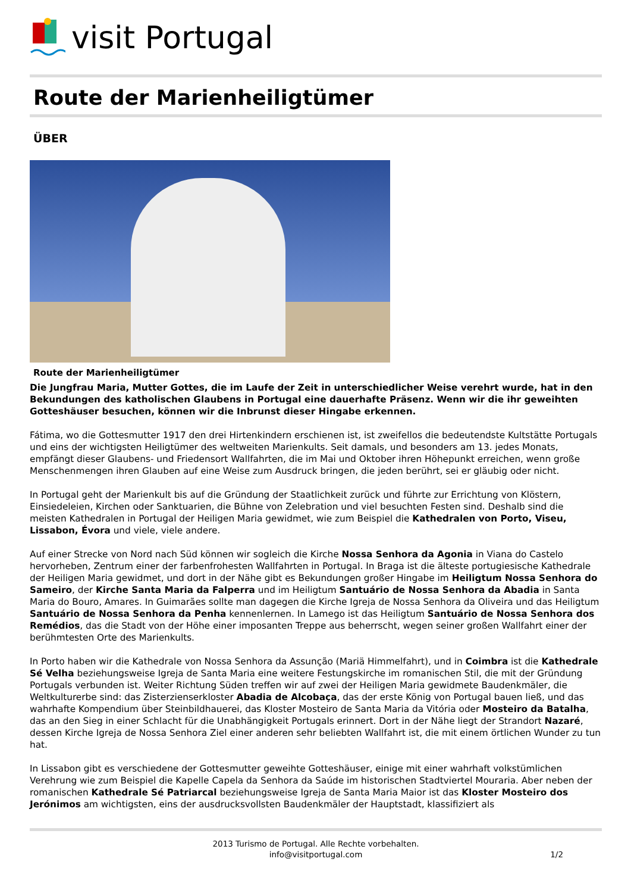visit Portugal
Route der Marienheiligtümer
ÜBER
Route der Marienheiligtümer
Die Jungfrau Maria, Mutter Gottes, die im Laufe der Zeit in unterschiedlicher Weise verehrt wurde, hat in den Bekundungen des katholischen Glaubens in Portugal eine dauerhafte Präsenz. Wenn wir die ihr geweihten Gotteshäuser besuchen, können wir die Inbrunst dieser Hingabe erkennen.
Fátima, wo die Gottesmutter 1917 den drei Hirtenkindern erschienen ist, ist zweifellos die bedeutendste Kultstätte Portugals und eins der wichtigsten Heiligtümer des weltweiten Marienkults. Seit damals, und besonders am 13. jedes Monats, empfängt dieser Glaubens- und Friedensort Wallfahrten, die im Mai und Oktober ihren Höhepunkt erreichen, wenn große Menschenmengen ihren Glauben auf eine Weise zum Ausdruck bringen, die jeden berührt, sei er gläubig oder nicht.
In Portugal geht der Marienkult bis auf die Gründung der Staatlichkeit zurück und führte zur Errichtung von Klöstern, Einsiedeleien, Kirchen oder Sanktuarien, die Bühne von Zelebration und viel besuchten Festen sind. Deshalb sind die meisten Kathedralen in Portugal der Heiligen Maria gewidmet, wie zum Beispiel die Kathedralen von Porto, Viseu, Lissabon, Évora und viele, viele andere.
Auf einer Strecke von Nord nach Süd können wir sogleich die Kirche Nossa Senhora da Agonia in Viana do Castelo hervorheben, Zentrum einer der farbenfrohesten Wallfahrten in Portugal. In Braga ist die älteste portugiesische Kathedrale der Heiligen Maria gewidmet, und dort in der Nähe gibt es Bekundungen großer Hingabe im Heiligtum Nossa Senhora do Sameiro, der Kirche Santa Maria da Falperra und im Heiligtum Santuário de Nossa Senhora da Abadia in Santa Maria do Bouro, Amares. In Guimarães sollte man dagegen die Kirche Igreja de Nossa Senhora da Oliveira und das Heiligtum Santuário de Nossa Senhora da Penha kennenlernen. In Lamego ist das Heiligtum Santuário de Nossa Senhora dos Remédios, das die Stadt von der Höhe einer imposanten Treppe aus beherrscht, wegen seiner großen Wallfahrt einer der berühmtesten Orte des Marienkults.
In Porto haben wir die Kathedrale von Nossa Senhora da Assunção (Mariä Himmelfahrt), und in Coimbra ist die Kathedrale Sé Velha beziehungsweise Igreja de Santa Maria eine weitere Festungskirche im romanischen Stil, die mit der Gründung Portugals verbunden ist. Weiter Richtung Süden treffen wir auf zwei der Heiligen Maria gewidmete Baudenkmäler, die Weltkulturerbe sind: das Zisterzienserkloster Abadia de Alcobaça, das der erste König von Portugal bauen ließ, und das wahrhafte Kompendium über Steinbildhauerei, das Kloster Mosteiro de Santa Maria da Vitória oder Mosteiro da Batalha, das an den Sieg in einer Schlacht für die Unabhängigkeit Portugals erinnert. Dort in der Nähe liegt der Strandort Nazaré, dessen Kirche Igreja de Nossa Senhora Ziel einer anderen sehr beliebten Wallfahrt ist, die mit einem örtlichen Wunder zu tun hat.
In Lissabon gibt es verschiedene der Gottesmutter geweihte Gotteshäuser, einige mit einer wahrhaft volkstümlichen Verehrung wie zum Beispiel die Kapelle Capela da Senhora da Saúde im historischen Stadtviertel Mouraria. Aber neben der romanischen Kathedrale Sé Patriarcal beziehungsweise Igreja de Santa Maria Maior ist das Kloster Mosteiro dos Jerónimos am wichtigsten, eins der ausdrucksvollsten Baudenkmäler der Hauptstadt, klassifiziert als
2013 Turismo de Portugal. Alle Rechte vorbehalten.
info@visitportugal.com
1/2